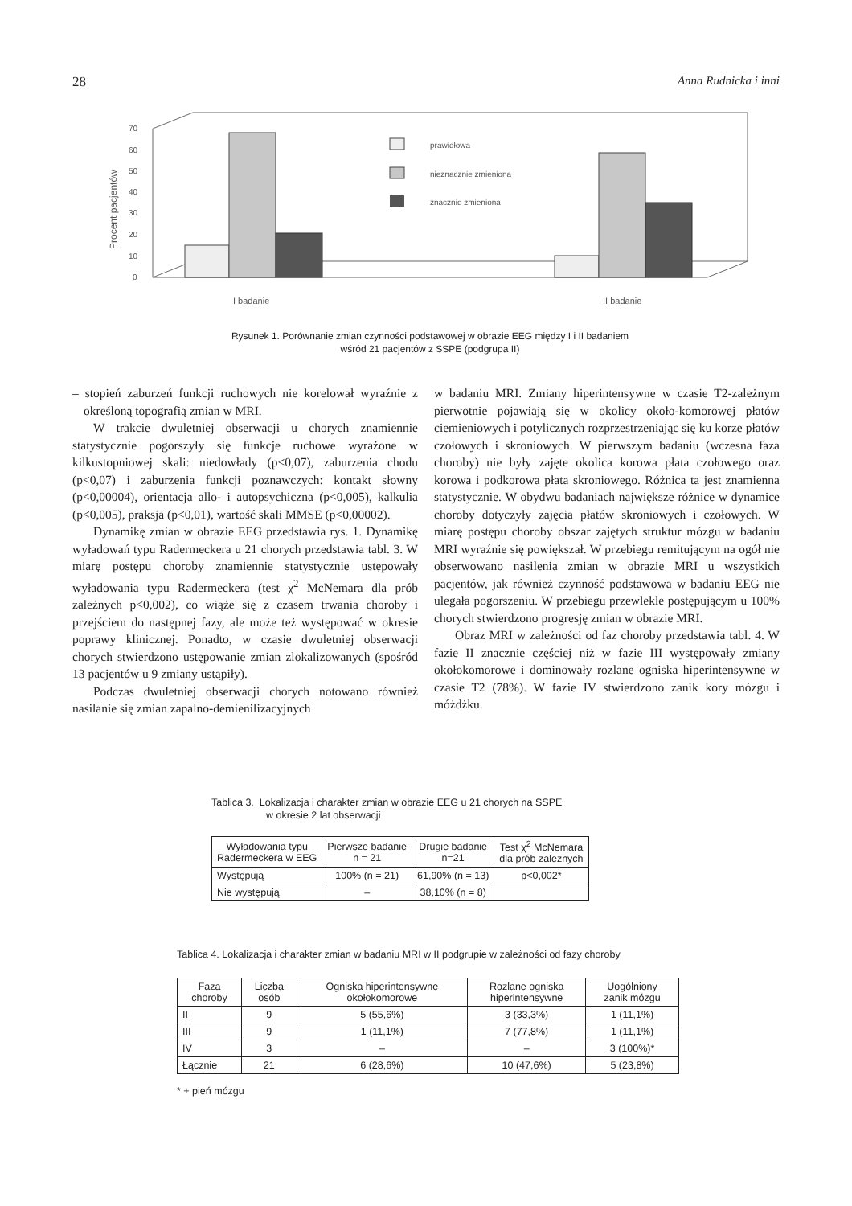28 Anna Rudnicka i inni
Procent pacjentów
0
10
20
30
40
50
60
70
prawidłowa
nieznacznie zmieniona
znacznie zmieniona
I badanie
II badanie
Rysunek 1. Porównanie zmian czynności podstawowej w obrazie EEG między I i II badaniem
wśród 21 pacjentów z SSPE (podgrupa II)
– stopień zaburzeń funkcji ruchowych nie korelował wyraźnie z określoną topografią zmian w MRI.
W trakcie dwuletniej obserwacji u chorych znamiennie statystycznie pogorszyły się funkcje ruchowe wyrażone w kilkustopniowej skali: niedowłady (p<0,07), zaburzenia chodu (p<0,07) i zaburzenia funkcji poznawczych: kontakt słowny (p<0,00004), orientacja allo- i autopsychiczna (p<0,005), kalkulia (p<0,005), praksja (p<0,01), wartość skali MMSE (p<0,00002).
Dynamikę zmian w obrazie EEG przedstawia rys. 1. Dynamikę wyładowań typu Radermeckera u 21 chorych przedstawia tabl. 3. W miarę postępu choroby znamiennie statystycznie ustępowały wyładowania typu Radermeckera (test χ<sup>2</sup> McNemara dla prób zależnych p<0,002), co wiąże się z czasem trwania choroby i przejściem do następnej fazy, ale może też występować w okresie poprawy klinicznej. Ponadto, w czasie dwuletniej obserwacji chorych stwierdzono ustępowanie zmian zlokalizowanych (spośród 13 pacjentów u 9 zmiany ustąpiły).
Podczas dwuletniej obserwacji chorych notowano również nasilanie się zmian zapalno-demienilizacyjnych
w badaniu MRI. Zmiany hiperintensywne w czasie T2-zależnym pierwotnie pojawiają się w okolicy około-komorowej płatów ciemieniowych i potylicznych rozprzestrzeniając się ku korze płatów czołowych i skroniowych. W pierwszym badaniu (wczesna faza choroby) nie były zajęte okolica korowa płata czołowego oraz korowa i podkorowa płata skroniowego. Różnica ta jest znamienna statystycznie. W obydwu badaniach największe różnice w dynamice choroby dotyczyły zajęcia płatów skroniowych i czołowych. W miarę postępu choroby obszar zajętych struktur mózgu w badaniu MRI wyraźnie się powiększał. W przebiegu remitującym na ogół nie obserwowano nasilenia zmian w obrazie MRI u wszystkich pacjentów, jak również czynność podstawowa w badaniu EEG nie ulegała pogorszeniu. W przebiegu przewlekle postępującym u 100% chorych stwierdzono progresję zmian w obrazie MRI.
Obraz MRI w zależności od faz choroby przedstawia tabl. 4. W fazie II znacznie częściej niż w fazie III występowały zmiany okołokomorowe i dominowały rozlane ogniska hiperintensywne w czasie T2 (78%). W fazie IV stwierdzono zanik kory mózgu i móżdżku.
Tablica 3. Lokalizacja i charakter zmian w obrazie EEG u 21 chorych na SSPE
w okresie 2 lat obserwacji
| Wyładowania typu Radermeckera w EEG | Pierwsze badanie n = 21 | Drugie badanie n=21 | Test χ<sup>2</sup> McNemara dla prób zależnych |
| --- | --- | --- | --- |
| Występują | 100% (n = 21) | 61,90% (n = 13) | p<0,002* |
| Nie występują | – | 38,10% (n = 8) | |
Tablica 4. Lokalizacja i charakter zmian w badaniu MRI w II podgrupie w zależności od fazy choroby
| Faza choroby | Liczba osób | Ogniska hiperintensywne okołokomorowe | Rozlane ogniska hiperintensywne | Uogólniony zanik mózgu |
| --- | --- | --- | --- | --- |
| II | 9 | 5 (55,6%) | 3 (33,3%) | 1 (11,1%) |
| III | 9 | 1 (11,1%) | 7 (77,8%) | 1 (11,1%) |
| IV | 3 | – | – | 3 (100%)* |
| Łącznie | 21 | 6 (28,6%) | 10 (47,6%) | 5 (23,8%) |
* + pień mózgu